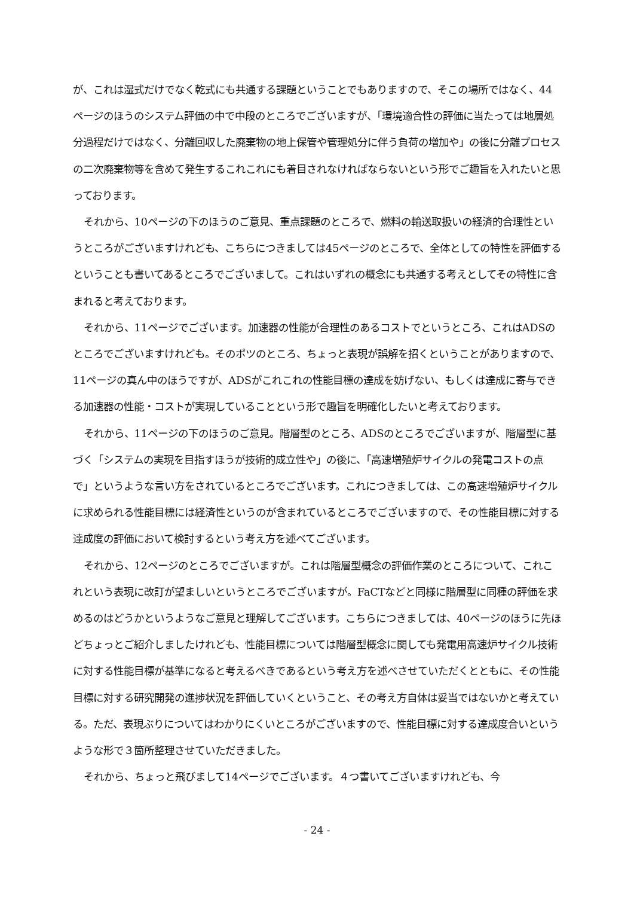が、これは湿式だけでなく乾式にも共通する課題ということでもありますので、そこの場所ではなく、44ページのほうのシステム評価の中で中段のところでございますが、「環境適合性の評価に当たっては地層処分過程だけではなく、分離回収した廃棄物の地上保管や管理処分に伴う負荷の増加や」の後に分離プロセスの二次廃棄物等を含めて発生するこれこれにも着目されなければならないという形でご趣旨を入れたいと思っております。
それから、10ページの下のほうのご意見、重点課題のところで、燃料の輸送取扱いの経済的合理性というところがございますけれども、こちらにつきましては45ページのところで、全体としての特性を評価するということも書いてあるところでございまして。これはいずれの概念にも共通する考えとしてその特性に含まれると考えております。
それから、11ページでございます。加速器の性能が合理性のあるコストでというところ、これはADSのところでございますけれども。そのポツのところ、ちょっと表現が誤解を招くということがありますので、11ページの真ん中のほうですが、ADSがこれこれの性能目標の達成を妨げない、もしくは達成に寄与できる加速器の性能・コストが実現していることという形で趣旨を明確化したいと考えております。
それから、11ページの下のほうのご意見。階層型のところ、ADSのところでございますが、階層型に基づく「システムの実現を目指すほうが技術的成立性や」の後に、「高速増殖炉サイクルの発電コストの点で」というような言い方をされているところでございます。これにつきましては、この高速増殖炉サイクルに求められる性能目標には経済性というのが含まれているところでございますので、その性能目標に対する達成度の評価において検討するという考え方を述べてございます。
それから、12ページのところでございますが。これは階層型概念の評価作業のところについて、これこれという表現に改訂が望ましいというところでございますが。FaCTなどと同様に階層型に同種の評価を求めるのはどうかというようなご意見と理解してございます。こちらにつきましては、40ページのほうに先ほどちょっとご紹介しましたけれども、性能目標については階層型概念に関しても発電用高速炉サイクル技術に対する性能目標が基準になると考えるべきであるという考え方を述べさせていただくとともに、その性能目標に対する研究開発の進捗状況を評価していくということ、その考え方自体は妥当ではないかと考えている。ただ、表現ぶりについてはわかりにくいところがございますので、性能目標に対する達成度合いというような形で３箇所整理させていただきました。
それから、ちょっと飛びまして14ページでございます。４つ書いてございますけれども、今
- 24 -